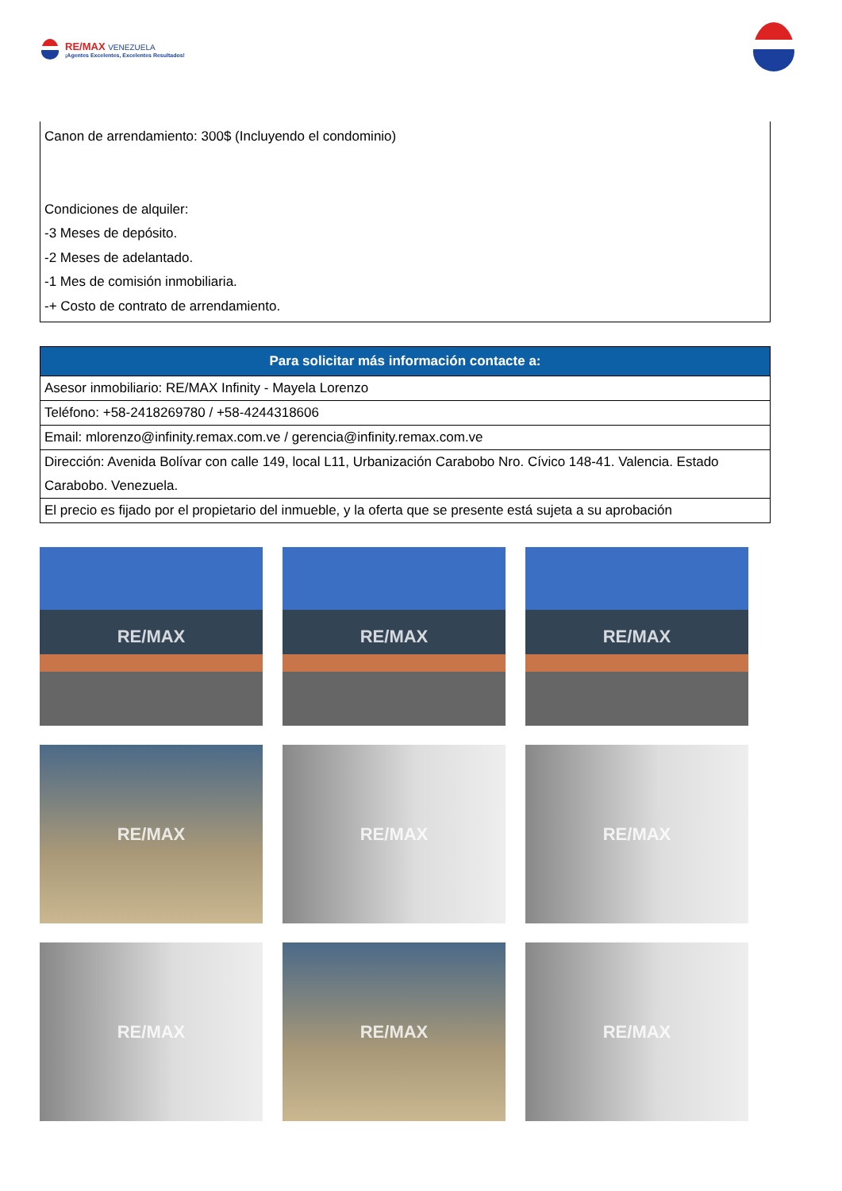RE/MAX VENEZUELA
¡Agentes Excelentes, Excelentes Resultados!
Canon de arrendamiento: 300$ (Incluyendo el condominio)
Condiciones de alquiler:
-3 Meses de depósito.
-2 Meses de adelantado.
-1 Mes de comisión inmobiliaria.
-+ Costo de contrato de arrendamiento.
| Para solicitar más información contacte a: |
| --- |
| Asesor inmobiliario: RE/MAX Infinity - Mayela Lorenzo |
| Teléfono: +58-2418269780 / +58-4244318606 |
| Email: mlorenzo@infinity.remax.com.ve / gerencia@infinity.remax.com.ve |
| Dirección: Avenida Bolívar con calle 149, local L11, Urbanización Carabobo Nro. Cívico 148-41. Valencia. Estado Carabobo. Venezuela. |
| El precio es fijado por el propietario del inmueble, y la oferta que se presente está sujeta a su aprobación |
RE/MAX
RE/MAX
RE/MAX
RE/MAX
RE/MAX
RE/MAX
RE/MAX
RE/MAX
RE/MAX